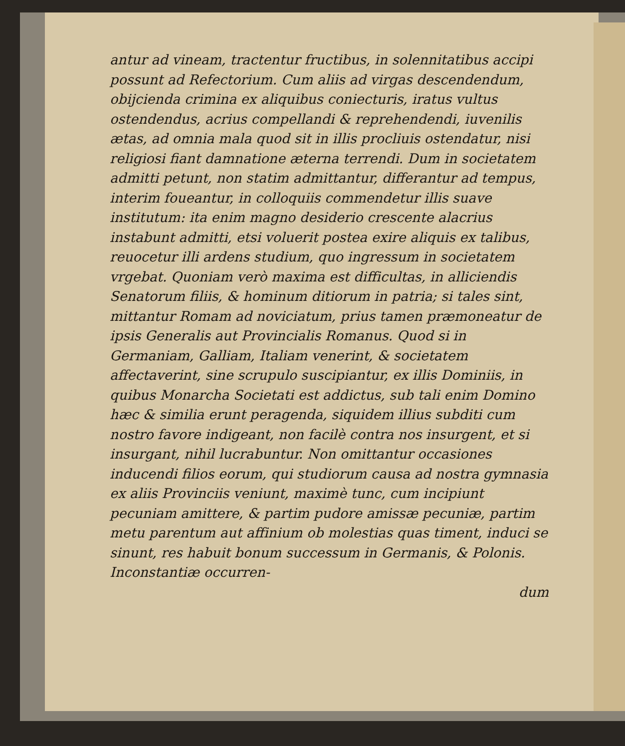antur ad vineam, tractentur fructibus, in solennitatibus accipi possunt ad Refectorium. Cum aliis ad virgas descendendum, obijcienda crimina ex aliquibus coniecturis, iratus vultus ostendendus, acrius compellandi & reprehendendi, iuvenilis ætas, ad omnia mala quod sit in illis procliuis ostendatur, nisi religiosi fiant damnatione æterna terrendi. Dum in societatem admitti petunt, non statim admittantur, differantur ad tempus, interim foueantur, in colloquiis commendetur illis suave institutum: ita enim magno desiderio crescente alacrius instabunt admitti, etsi voluerit postea exire aliquis ex talibus, reuocetur illi ardens studium, quo ingressum in societatem vrgebat. Quoniam verò maxima est difficultas, in alliciendis Senatorum filiis, & hominum ditiorum in patria; si tales sint, mittantur Romam ad noviciatum, prius tamen præmoneatur de ipsis Generalis aut Provincialis Romanus. Quod si in Germaniam, Galliam, Italiam venerint, & societatem affectaverint, sine scrupulo suscipiantur, ex illis Dominiis, in quibus Monarcha Societati est addictus, sub tali enim Domino hæc & similia erunt peragenda, siquidem illius subditi cum nostro favore indigeant, non facilè contra nos insurgent, et si insurgant, nihil lucrabuntur. Non omittantur occasiones inducendi filios eorum, qui studiorum causa ad nostra gymnasia ex aliis Provinciis veniunt, maximè tunc, cum incipiunt pecuniam amittere, & partim pudore amissæ pecuniæ, partim metu parentum aut affinium ob molestias quas timent, induci se sinunt, res habuit bonum successum in Germanis, & Polonis. Inconstantiæ occurren-
dum